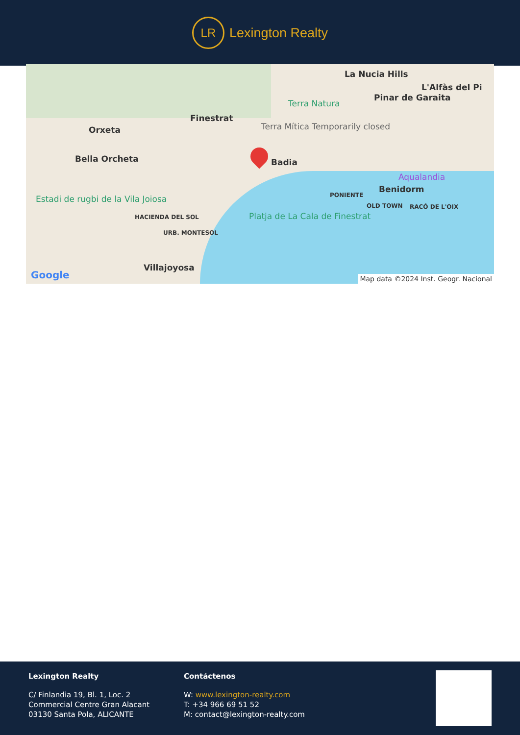LR
Lexington Realty
La Nucia Hills
L'Alfàs del Pi
Pinar de Garaita
Terra Natura
Finestrat
Orxeta Terra Mítica Temporarily closed
Bella Orcheta Badia
Aqualandia
Benidorm
Estadi de rugbi de la Vila Joiosa PONIENTE
OLD TOWN RACÓ DE L'OIX
HACIENDA DEL SOL Platja de La Cala de Finestrat
URB. MONTESOL
Villajoyosa
Google
Map data ©2024 Inst. Geogr. Nacional
Lexington Realty
C/ Finlandia 19, Bl. 1, Loc. 2
Commercial Centre Gran Alacant
03130 Santa Pola, ALICANTE
Contáctenos
W: www.lexington-realty.com
T: +34 966 69 51 52
M: contact@lexington-realty.com